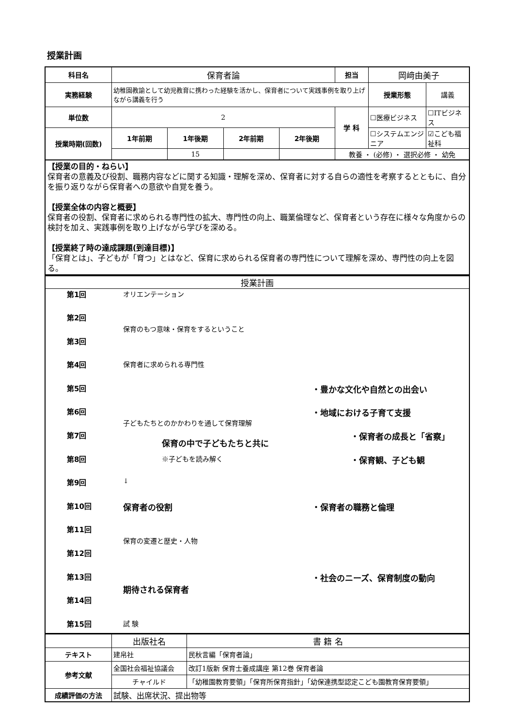授業計画
| 科目名 | 保育者論 | | | | 担当 | 岡﨑由美子 | |
| 実務経験 | 幼稚園教諭として幼児教育に携わった経験を活かし、保育者について実践事例を取り上げながら講義を行う | | | | | 授業形態 | 講義 |
| 単位数 | 2 | | | | 学 科 | ☐医療ビジネス | ☐ITビジネス |
| 授業時期(回数) | 1年前期 | 1年後期 | 2年前期 | 2年後期 | | ☐システムエンジニア | ☑こども福祉科 |
| | | 15 | | | 教養 ・ (必修) ・ 選択必修 ・ 幼免 | | |
【授業の目的・ねらい】
保育者の意義及び役割、職務内容などに関する知識・理解を深め、保育者に対する自らの適性を考察するとともに、自分を振り返りながら保育者への意欲や自覚を養う。
【授業全体の内容と概要】
保育者の役割、保育者に求められる専門性の拡大、専門性の向上、職業倫理など、保育者という存在に様々な角度からの検討を加え、実践事例を取り上げながら学びを深める。
【授業終了時の達成課題(到達目標)】
「保育とは」、子どもが「育つ」とはなど、保育に求められる保育者の専門性について理解を深め、専門性の向上を図る。
授業計画
第1回 オリエンテーション
第2回
保育のもつ意味・保育をするということ
第3回
第4回 保育者に求められる専門性
第5回 ・豊かな文化や自然との出会い
第6回
子どもたちとのかかわりを通して保育理解
・地域における子育て支援
第7回
保育の中で子どもたちと共に
・保育者の成長と「省察」
第8回 ※子どもを読み解く
・保育観、子ども観
第9回 ↓
第10回 保育者の役割 ・保育者の職務と倫理
第11回
保育の変遷と歴史・人物
第12回
第13回
期待される保育者
・社会のニーズ、保育制度の動向
第14回
第15回 試 験
| | 出版社名 | 書 籍 名 |
| テキスト | 建帛社 | 民秋言編「保育者論」 |
| 参考文献 | 全国社会福祉協議会 | 改訂1版新 保育士養成講座 第12巻 保育者論 |
| | チャイルド | 「幼稚園教育要領」「保育所保育指針」「幼保連携型認定こども園教育保育要領」 |
| 成績評価の方法 | 試験、出席状況、提出物等 | |